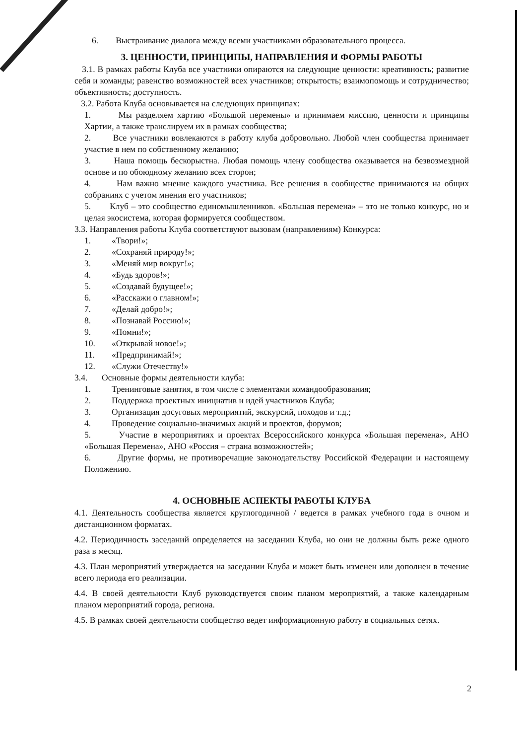6. Выстраивание диалога между всеми участниками образовательного процесса.
3. ЦЕННОСТИ, ПРИНЦИПЫ, НАПРАВЛЕНИЯ И ФОРМЫ РАБОТЫ
3.1. В рамках работы Клуба все участники опираются на следующие ценности: креативность; развитие себя и команды; равенство возможностей всех участников; открытость; взаимопомощь и сотрудничество; объективность; доступность.
3.2. Работа Клуба основывается на следующих принципах:
1. Мы разделяем хартию «Большой перемены» и принимаем миссию, ценности и принципы Хартии, а также транслируем их в рамках сообщества;
2. Все участники вовлекаются в работу клуба добровольно. Любой член сообщества принимает участие в нем по собственному желанию;
3. Наша помощь бескорыстна. Любая помощь члену сообщества оказывается на безвозмездной основе и по обоюдному желанию всех сторон;
4. Нам важно мнение каждого участника. Все решения в сообществе принимаются на общих собраниях с учетом мнения его участников;
5. Клуб – это сообщество единомышленников. «Большая перемена» – это не только конкурс, но и целая экосистема, которая формируется сообществом.
3.3. Направления работы Клуба соответствуют вызовам (направлениям) Конкурса:
1. «Твори!»;
2. «Сохраняй природу!»;
3. «Меняй мир вокруг!»;
4. «Будь здоров!»;
5. «Создавай будущее!»;
6. «Расскажи о главном!»;
7. «Делай добро!»;
8. «Познавай Россию!»;
9. «Помни!»;
10. «Открывай новое!»;
11. «Предпринимай!»;
12. «Служи Отечеству!»
3.4. Основные формы деятельности клуба:
1. Тренинговые занятия, в том числе с элементами командообразования;
2. Поддержка проектных инициатив и идей участников Клуба;
3. Организация досуговых мероприятий, экскурсий, походов и т.д.;
4. Проведение социально-значимых акций и проектов, форумов;
5. Участие в мероприятиях и проектах Всероссийского конкурса «Большая перемена», АНО «Большая Перемена», АНО «Россия – страна возможностей»;
6. Другие формы, не противоречащие законодательству Российской Федерации и настоящему Положению.
4. ОСНОВНЫЕ АСПЕКТЫ РАБОТЫ КЛУБА
4.1. Деятельность сообщества является круглогодичной / ведется в рамках учебного года в очном и дистанционном форматах.
4.2. Периодичность заседаний определяется на заседании Клуба, но они не должны быть реже одного раза в месяц.
4.3. План мероприятий утверждается на заседании Клуба и может быть изменен или дополнен в течение всего периода его реализации.
4.4. В своей деятельности Клуб руководствуется своим планом мероприятий, а также календарным планом мероприятий города, региона.
4.5. В рамках своей деятельности сообщество ведет информационную работу в социальных сетях.
2